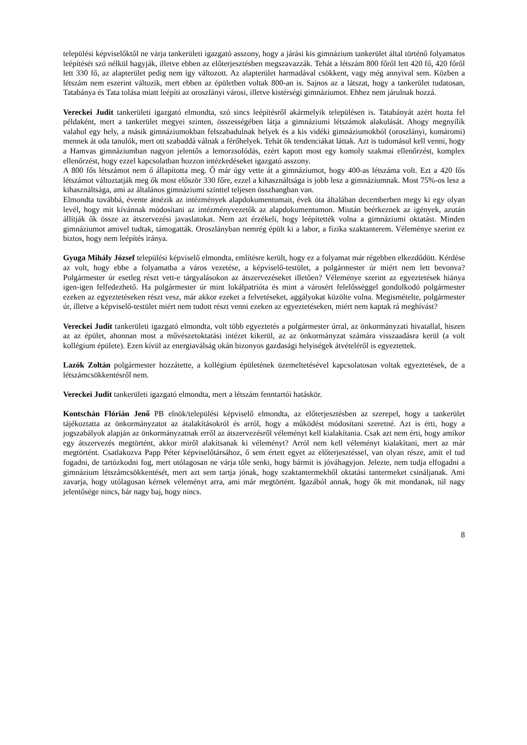települési képviselőktől ne várja tankerületi igazgató asszony, hogy a járási kis gimnázium tankerület által történő folyamatos leépítését szó nélkül hagyják, illetve ebben az előterjesztésben megszavazzák. Tehát a létszám 800 főről lett 420 fő, 420 főről lett 330 fő, az alapterület pedig nem így változott. Az alapterület harmadával csökkent, vagy még annyival sem. Közben a létszám nem eszerint változik, mert ebben az épületben voltak 800-an is. Sajnos az a látszat, hogy a tankerület tudatosan, Tatabánya és Tata tolása miatt leépíti az oroszlányi városi, illetve kistérségi gimnáziumot. Ehhez nem járulnak hozzá.
Vereckei Judit tankerületi igazgató elmondta, szó sincs leépítésről akármelyik településen is. Tatabányát azért hozta fel példaként, mert a tankerület megyei szinten, összességében látja a gimnáziumi létszámok alakulását. Ahogy megnyílik valahol egy hely, a másik gimnáziumokban felszabadulnak helyek és a kis vidéki gimnáziumokból (oroszlányi, komáromi) mennek át oda tanulók, mert ott szabaddá válnak a férőhelyek. Tehát ők tendenciákat láttak. Azt is tudomásul kell venni, hogy a Hamvas gimnáziumban nagyon jelentős a lemorzsolódás, ezért kapott most egy komoly szakmai ellenőrzést, komplex ellenőrzést, hogy ezzel kapcsolatban hozzon intézkedéseket igazgató asszony.
A 800 fős létszámot nem ő állapította meg. Ő már úgy vette át a gimnáziumot, hogy 400-as létszáma volt. Ezt a 420 fős létszámot változtatják meg ők most először 330 főre, ezzel a kihasználtsága is jobb lesz a gimnáziumnak. Most 75%-os lesz a kihasználtsága, ami az általános gimnáziumi szinttel teljesen összhangban van.
Elmondta továbbá, évente átnézik az intézmények alapdokumentumait, évek óta általában decemberben megy ki egy olyan levél, hogy mit kívánnak módosítani az intézményvezetők az alapdokumentumon. Miután beérkeznek az igények, azután állítják ők össze az átszervezési javaslatokat. Nem azt érzékeli, hogy leépítették volna a gimnáziumi oktatást. Minden gimnáziumot amivel tudtak, támogatták. Oroszlányban nemrég épült ki a labor, a fizika szaktanterem. Véleménye szerint ez biztos, hogy nem leépítés iránya.
Gyuga Mihály József települési képviselő elmondta, említésre került, hogy ez a folyamat már régebben elkezdődött. Kérdése az volt, hogy ebbe a folyamatba a város vezetése, a képviselő-testület, a polgármester úr miért nem lett bevonva? Polgármester úr esetleg részt vett-e tárgyalásokon az átszervezéseket illetően? Véleménye szerint az egyeztetések hiánya igen-igen felfedezhető. Ha polgármester úr mint lokálpatrióta és mint a városért felelősséggel gondolkodó polgármester ezeken az egyeztetéseken részt vesz, már akkor ezeket a felvetéseket, aggályokat közölte volna. Megismételte, polgármester úr, illetve a képviselő-testület miért nem tudott részt venni ezeken az egyeztetéseken, miért nem kaptak rá meghívást?
Vereckei Judit tankerületi igazgató elmondta, volt több egyeztetés a polgármester úrral, az önkormányzati hivatallal, hiszen az az épület, ahonnan most a művészetoktatási intézet kikerül, az az önkormányzat számára visszaadásra kerül (a volt kollégium épülete). Ezen kívül az energiaválság okán bizonyos gazdasági helyiségek átvételéről is egyeztettek.
Lazók Zoltán polgármester hozzátette, a kollégium épületének üzemeltetésével kapcsolatosan voltak egyeztetések, de a létszámcsökkentésről nem.
Vereckei Judit tankerületi igazgató elmondta, mert a létszám fenntartói hatáskör.
Kontschán Flórián Jenő PB elnök/települési képviselő elmondta, az előterjesztésben az szerepel, hogy a tankerület tájékoztatta az önkormányzatot az átalakításokról és arról, hogy a működést módosítani szeretné. Azt is érti, hogy a jogszabályok alapján az önkormányzatnak erről az átszervezésről véleményt kell kialakítania. Csak azt nem érti, hogy amikor egy átszervezés megtörtént, akkor miről alakítsanak ki véleményt? Arról nem kell véleményt kialakítani, mert az már megtörtént. Csatlakozva Papp Péter képviselőtársához, ő sem értett egyet az előterjesztéssel, van olyan része, amit el tud fogadni, de tartózkodni fog, mert utólagosan ne várja tőle senki, hogy bármit is jóváhagyjon. Jelezte, nem tudja elfogadni a gimnázium létszámcsökkentését, mert azt sem tartja jónak, hogy szaktantermekből oktatási tantermeket csináljanak. Ami zavarja, hogy utólagosan kérnek véleményt arra, ami már megtörtént. Igazából annak, hogy ők mit mondanak, túl nagy jelentősége nincs, bár nagy baj, hogy nincs.
8